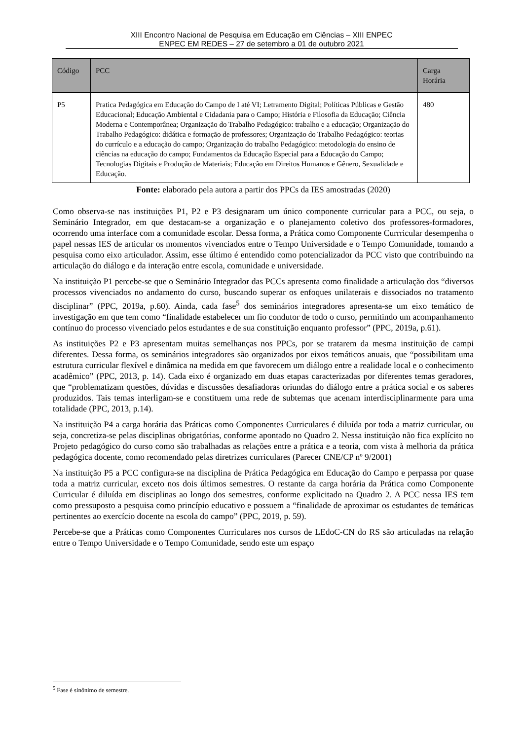XIII Encontro Nacional de Pesquisa em Educação em Ciências – XIII ENPEC
ENPEC EM REDES – 27 de setembro a 01 de outubro 2021
| Código | PCC | Carga Horária |
| --- | --- | --- |
| P5 | Pratica Pedagógica em Educação do Campo de I até VI; Letramento Digital; Políticas Públicas e Gestão Educacional; Educação Ambiental e Cidadania para o Campo; História e Filosofia da Educação; Ciência Moderna e Contemporânea; Organização do Trabalho Pedagógico: trabalho e a educação; Organização do Trabalho Pedagógico: didática e formação de professores; Organização do Trabalho Pedagógico: teorias do currículo e a educação do campo; Organização do trabalho Pedagógico: metodologia do ensino de ciências na educação do campo; Fundamentos da Educação Especial para a Educação do Campo; Tecnologias Digitais e Produção de Materiais; Educação em Direitos Humanos e Gênero, Sexualidade e Educação. | 480 |
Fonte: elaborado pela autora a partir dos PPCs da IES amostradas (2020)
Como observa-se nas instituições P1, P2 e P3 designaram um único componente curricular para a PCC, ou seja, o Seminário Integrador, em que destacam-se a organização e o planejamento coletivo dos professores-formadores, ocorrendo uma interface com a comunidade escolar. Dessa forma, a Prática como Componente Currricular desempenha o papel nessas IES de articular os momentos vivenciados entre o Tempo Universidade e o Tempo Comunidade, tomando a pesquisa como eixo articulador. Assim, esse último é entendido como potencializador da PCC visto que contribuindo na articulação do diálogo e da interação entre escola, comunidade e universidade.
Na instituição P1 percebe-se que o Seminário Integrador das PCCs apresenta como finalidade a articulação dos “diversos processos vivenciados no andamento do curso, buscando superar os enfoques unilaterais e dissociados no tratamento disciplinar” (PPC, 2019a, p.60). Ainda, cada fase<sup>5</sup> dos seminários integradores apresenta-se um eixo temático de investigação em que tem como “finalidade estabelecer um fio condutor de todo o curso, permitindo um acompanhamento contínuo do processo vivenciado pelos estudantes e de sua constituição enquanto professor” (PPC, 2019a, p.61).
As instituições P2 e P3 apresentam muitas semelhanças nos PPCs, por se tratarem da mesma instituição de campi diferentes. Dessa forma, os seminários integradores são organizados por eixos temáticos anuais, que “possibilitam uma estrutura curricular flexível e dinâmica na medida em que favorecem um diálogo entre a realidade local e o conhecimento acadêmico” (PPC, 2013, p. 14). Cada eixo é organizado em duas etapas caracterizadas por diferentes temas geradores, que “problematizam questões, dúvidas e discussões desafiadoras oriundas do diálogo entre a prática social e os saberes produzidos. Tais temas interligam-se e constituem uma rede de subtemas que acenam interdisciplinarmente para uma totalidade (PPC, 2013, p.14).
Na instituição P4 a carga horária das Práticas como Componentes Curriculares é diluída por toda a matriz curricular, ou seja, concretiza-se pelas disciplinas obrigatórias, conforme apontado no Quadro 2. Nessa instituição não fica explícito no Projeto pedagógico do curso como são trabalhadas as relações entre a prática e a teoria, com vista à melhoria da prática pedagógica docente, como recomendado pelas diretrizes curriculares (Parecer CNE/CP nº 9/2001)
Na instituição P5 a PCC configura-se na disciplina de Prática Pedagógica em Educação do Campo e perpassa por quase toda a matriz curricular, exceto nos dois últimos semestres. O restante da carga horária da Prática como Componente Curricular é diluída em disciplinas ao longo dos semestres, conforme explicitado na Quadro 2. A PCC nessa IES tem como pressuposto a pesquisa como princípio educativo e possuem a “finalidade de aproximar os estudantes de temáticas pertinentes ao exercício docente na escola do campo” (PPC, 2019, p. 59).
Percebe-se que a Práticas como Componentes Curriculares nos cursos de LEdoC-CN do RS são articuladas na relação entre o Tempo Universidade e o Tempo Comunidade, sendo este um espaço
<sup>5</sup> Fase é sinônimo de semestre.